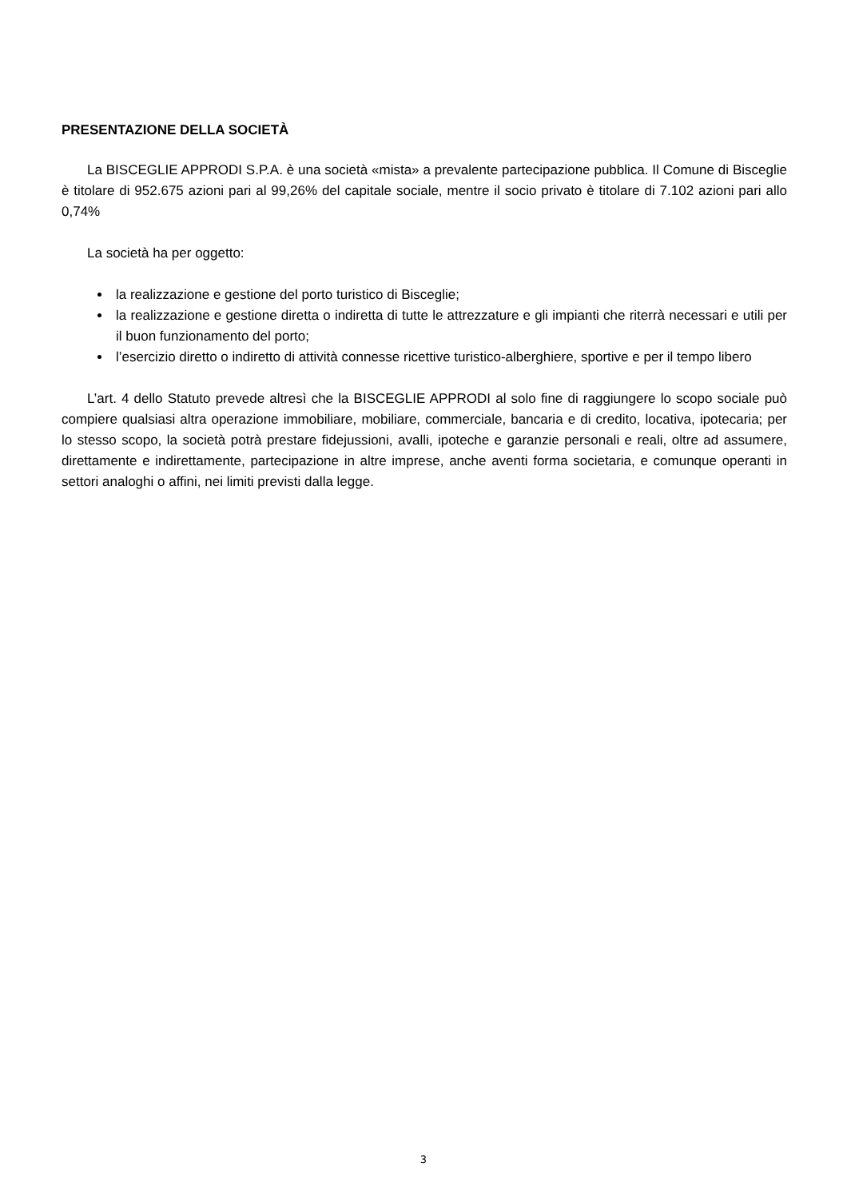PRESENTAZIONE DELLA SOCIETÀ
La BISCEGLIE APPRODI S.P.A. è una società «mista» a prevalente partecipazione pubblica. Il Comune di Bisceglie è titolare di 952.675 azioni pari al 99,26% del capitale sociale, mentre il socio privato è titolare di 7.102 azioni pari allo 0,74%
La società ha per oggetto:
la realizzazione e gestione del porto turistico di Bisceglie;
la realizzazione e gestione diretta o indiretta di tutte le attrezzature e gli impianti che riterrà necessari e utili per il buon funzionamento del porto;
l’esercizio diretto o indiretto di attività connesse ricettive turistico-alberghiere, sportive e per il tempo libero
L’art. 4 dello Statuto prevede altresì che la BISCEGLIE APPRODI al solo fine di raggiungere lo scopo sociale può compiere qualsiasi altra operazione immobiliare, mobiliare, commerciale, bancaria e di credito, locativa, ipotecaria; per lo stesso scopo, la società potrà prestare fidejussioni, avalli, ipoteche e garanzie personali e reali, oltre ad assumere, direttamente e indirettamente, partecipazione in altre imprese, anche aventi forma societaria, e comunque operanti in settori analoghi o affini, nei limiti previsti dalla legge.
3